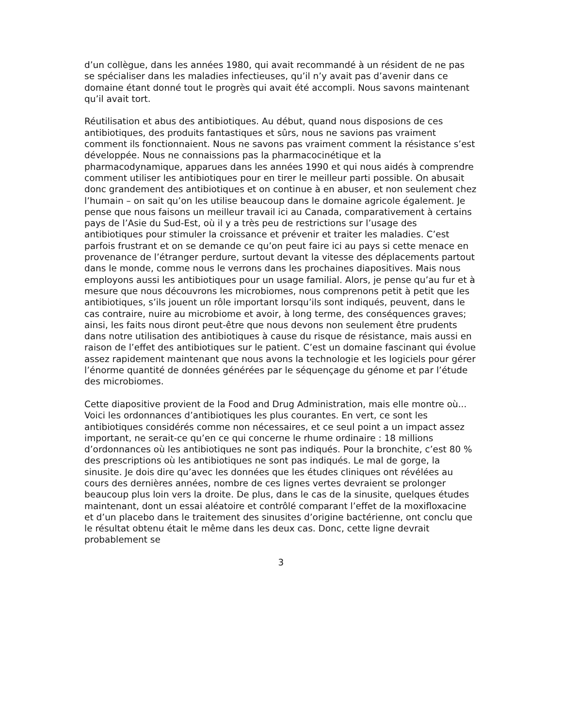d’un collègue, dans les années 1980, qui avait recommandé à un résident de ne pas se spécialiser dans les maladies infectieuses, qu’il n’y avait pas d’avenir dans ce domaine étant donné tout le progrès qui avait été accompli. Nous savons maintenant qu’il avait tort.
Réutilisation et abus des antibiotiques. Au début, quand nous disposions de ces antibiotiques, des produits fantastiques et sûrs, nous ne savions pas vraiment comment ils fonctionnaient. Nous ne savons pas vraiment comment la résistance s’est développée. Nous ne connaissions pas la pharmacocinétique et la pharmacodynamique, apparues dans les années 1990 et qui nous aidés à comprendre comment utiliser les antibiotiques pour en tirer le meilleur parti possible. On abusait donc grandement des antibiotiques et on continue à en abuser, et non seulement chez l’humain – on sait qu’on les utilise beaucoup dans le domaine agricole également. Je pense que nous faisons un meilleur travail ici au Canada, comparativement à certains pays de l’Asie du Sud-Est, où il y a très peu de restrictions sur l’usage des antibiotiques pour stimuler la croissance et prévenir et traiter les maladies. C’est parfois frustrant et on se demande ce qu’on peut faire ici au pays si cette menace en provenance de l’étranger perdure, surtout devant la vitesse des déplacements partout dans le monde, comme nous le verrons dans les prochaines diapositives. Mais nous employons aussi les antibiotiques pour un usage familial. Alors, je pense qu’au fur et à mesure que nous découvrons les microbiomes, nous comprenons petit à petit que les antibiotiques, s’ils jouent un rôle important lorsqu’ils sont indiqués, peuvent, dans le cas contraire, nuire au microbiome et avoir, à long terme, des conséquences graves; ainsi, les faits nous diront peut-être que nous devons non seulement être prudents dans notre utilisation des antibiotiques à cause du risque de résistance, mais aussi en raison de l’effet des antibiotiques sur le patient. C’est un domaine fascinant qui évolue assez rapidement maintenant que nous avons la technologie et les logiciels pour gérer l’énorme quantité de données générées par le séquençage du génome et par l’étude des microbiomes.
Cette diapositive provient de la Food and Drug Administration, mais elle montre où... Voici les ordonnances d’antibiotiques les plus courantes. En vert, ce sont les antibiotiques considérés comme non nécessaires, et ce seul point a un impact assez important, ne serait-ce qu’en ce qui concerne le rhume ordinaire : 18 millions d’ordonnances où les antibiotiques ne sont pas indiqués. Pour la bronchite, c’est 80 % des prescriptions où les antibiotiques ne sont pas indiqués. Le mal de gorge, la sinusite. Je dois dire qu’avec les données que les études cliniques ont révélées au cours des dernières années, nombre de ces lignes vertes devraient se prolonger beaucoup plus loin vers la droite. De plus, dans le cas de la sinusite, quelques études maintenant, dont un essai aléatoire et contrôlé comparant l’effet de la moxifloxacine et d’un placebo dans le traitement des sinusites d’origine bactérienne, ont conclu que le résultat obtenu était le même dans les deux cas. Donc, cette ligne devrait probablement se
3